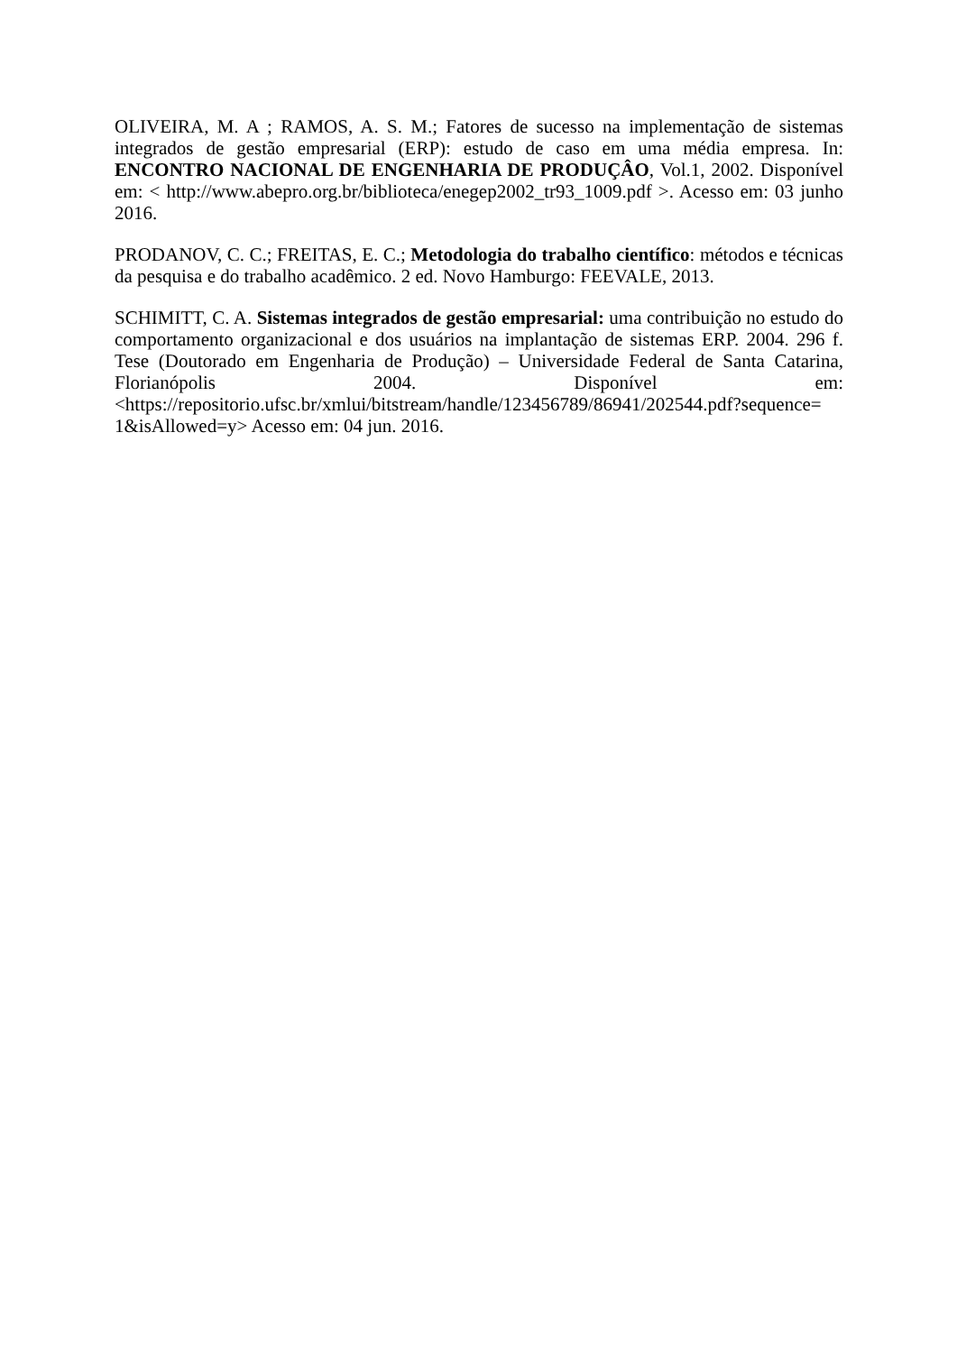OLIVEIRA, M. A ; RAMOS, A. S. M.; Fatores de sucesso na implementação de sistemas integrados de gestão empresarial (ERP): estudo de caso em uma média empresa. In: ENCONTRO NACIONAL DE ENGENHARIA DE PRODUÇÂO, Vol.1, 2002. Disponível em: < http://www.abepro.org.br/biblioteca/enegep2002_tr93_1009.pdf >. Acesso em: 03 junho 2016.
PRODANOV, C. C.; FREITAS, E. C.; Metodologia do trabalho científico: métodos e técnicas da pesquisa e do trabalho acadêmico. 2 ed. Novo Hamburgo: FEEVALE, 2013.
SCHIMITT, C. A. Sistemas integrados de gestão empresarial: uma contribuição no estudo do comportamento organizacional e dos usuários na implantação de sistemas ERP. 2004. 296 f. Tese (Doutorado em Engenharia de Produção) – Universidade Federal de Santa Catarina, Florianópolis 2004. Disponível em: <https://repositorio.ufsc.br/xmlui/bitstream/handle/123456789/86941/202544.pdf?sequence= 1&isAllowed=y> Acesso em: 04 jun. 2016.